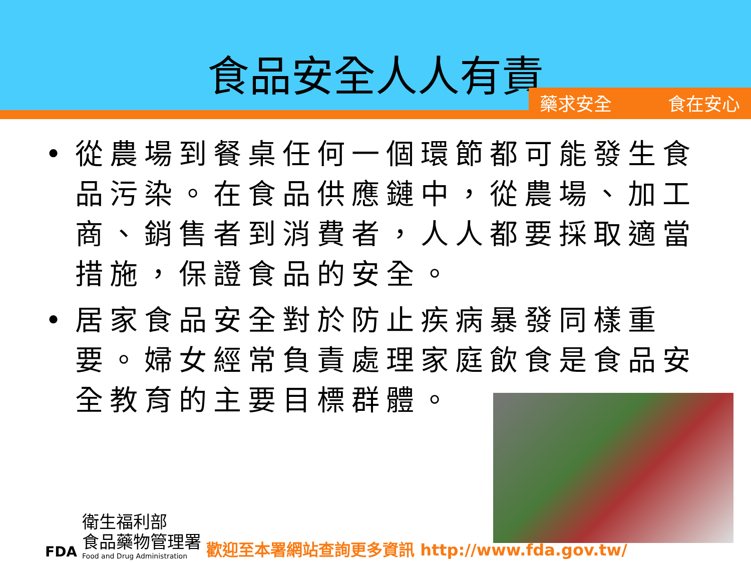食品安全人人有責
藥求安全 食在安心
• 從農場到餐桌任何一個環節都可能發生食品污染。在食品供應鏈中，從農場、加工商、銷售者到消費者，人人都要採取適當措施，保證食品的安全。
• 居家食品安全對於防止疾病暴發同樣重要。婦女經常負責處理家庭飲食是食品安全教育的主要目標群體。
FDA
衛生福利部
食品藥物管理署
Food and Drug Administration
歡迎至本署網站查詢更多資訊 http://www.fda.gov.tw/